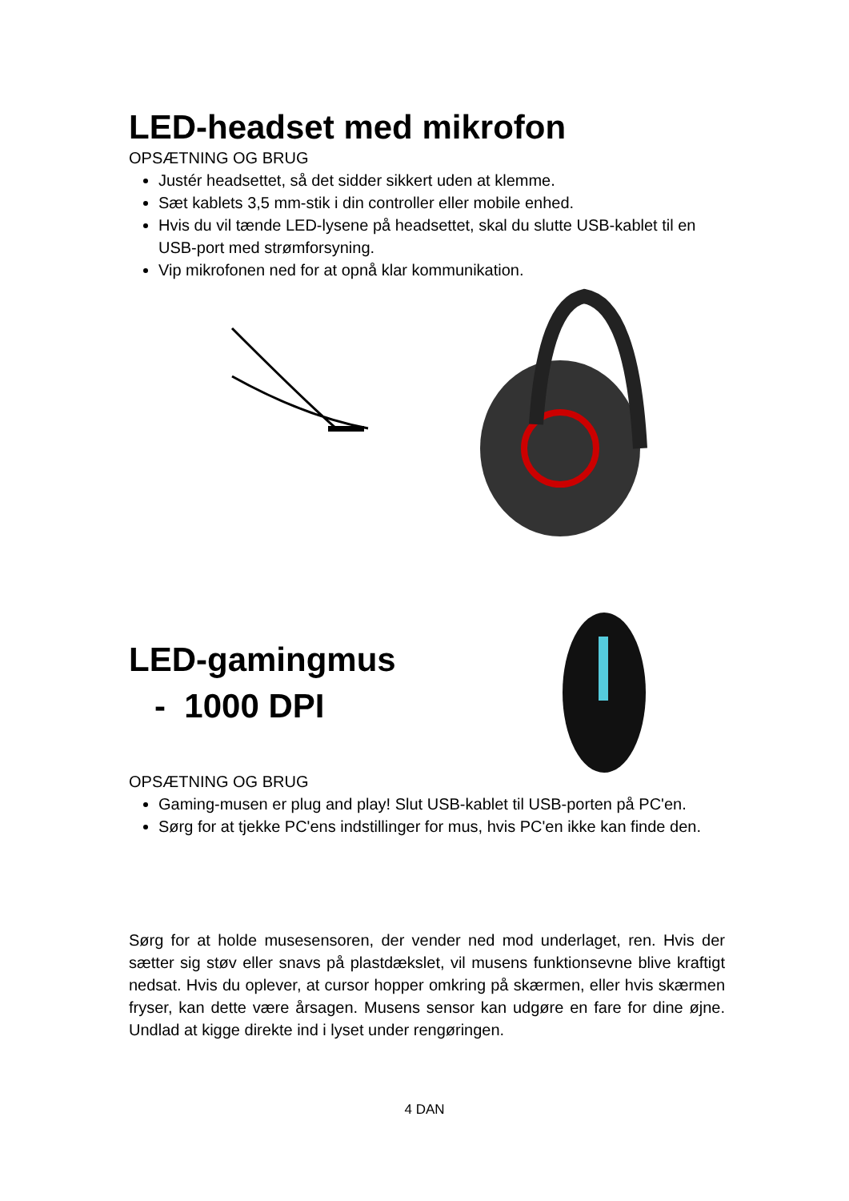LED-headset med mikrofon
OPSÆTNING OG BRUG
Justér headsettet, så det sidder sikkert uden at klemme.
Sæt kablets 3,5 mm-stik i din controller eller mobile enhed.
Hvis du vil tænde LED-lysene på headsettet, skal du slutte USB-kablet til en USB-port med strømforsyning.
Vip mikrofonen ned for at opnå klar kommunikation.
LED-gamingmus
- 1000 DPI
OPSÆTNING OG BRUG
Gaming-musen er plug and play! Slut USB-kablet til USB-porten på PC'en.
Sørg for at tjekke PC'ens indstillinger for mus, hvis PC'en ikke kan finde den.
Sørg for at holde musesensoren, der vender ned mod underlaget, ren. Hvis der sætter sig støv eller snavs på plastdækslet, vil musens funktionsevne blive kraftigt nedsat. Hvis du oplever, at cursor hopper omkring på skærmen, eller hvis skærmen fryser, kan dette være årsagen. Musens sensor kan udgøre en fare for dine øjne. Undlad at kigge direkte ind i lyset under rengøringen.
4 DAN